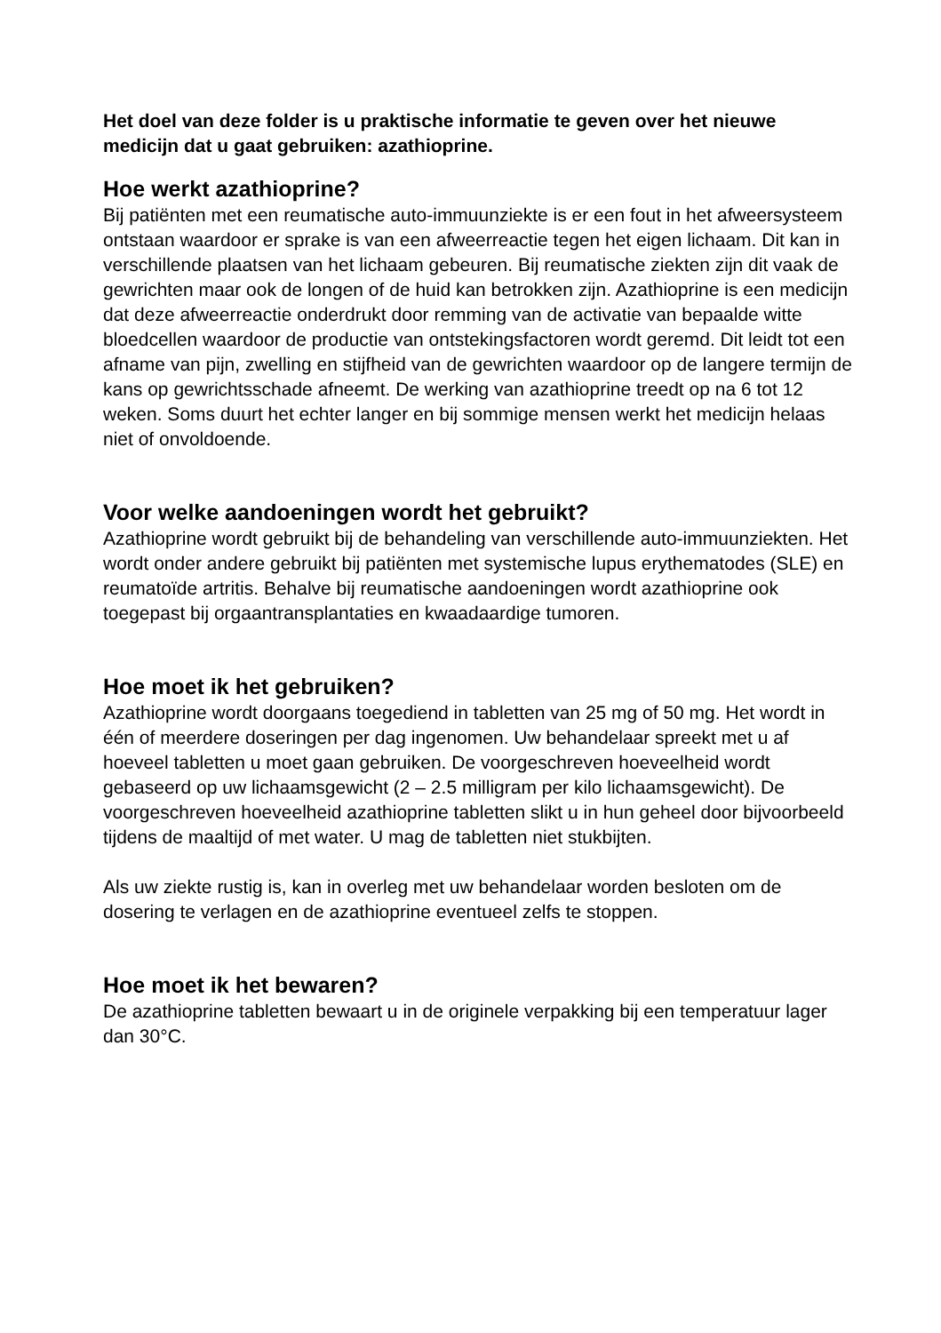Het doel van deze folder is u praktische informatie te geven over het nieuwe medicijn dat u gaat gebruiken: azathioprine.
Hoe werkt azathioprine?
Bij patiënten met een reumatische auto-immuunziekte is er een fout in het afweersysteem ontstaan waardoor er sprake is van een afweerreactie tegen het eigen lichaam. Dit kan in verschillende plaatsen van het lichaam gebeuren. Bij reumatische ziekten zijn dit vaak de gewrichten maar ook de longen of de huid kan betrokken zijn. Azathioprine is een medicijn dat deze afweerreactie onderdrukt door remming van de activatie van bepaalde witte bloedcellen waardoor de productie van ontstekingsfactoren wordt geremd. Dit leidt tot een afname van pijn, zwelling en stijfheid van de gewrichten waardoor op de langere termijn de kans op gewrichtsschade afneemt. De werking van azathioprine treedt op na 6 tot 12 weken. Soms duurt het echter langer en bij sommige mensen werkt het medicijn helaas niet of onvoldoende.
Voor welke aandoeningen wordt het gebruikt?
Azathioprine wordt gebruikt bij de behandeling van verschillende auto-immuunziekten. Het wordt onder andere gebruikt bij patiënten met systemische lupus erythematodes (SLE) en reumatoïde artritis. Behalve bij reumatische aandoeningen wordt azathioprine ook toegepast bij orgaantransplantaties en kwaadaardige tumoren.
Hoe moet ik het gebruiken?
Azathioprine wordt doorgaans toegediend in tabletten van 25 mg of 50 mg. Het wordt in één of meerdere doseringen per dag ingenomen. Uw behandelaar spreekt met u af hoeveel tabletten u moet gaan gebruiken. De voorgeschreven hoeveelheid wordt gebaseerd op uw lichaamsgewicht (2 – 2.5 milligram per kilo lichaamsgewicht). De voorgeschreven hoeveelheid azathioprine tabletten slikt u in hun geheel door bijvoorbeeld tijdens de maaltijd of met water. U mag de tabletten niet stukbijten.
Als uw ziekte rustig is, kan in overleg met uw behandelaar worden besloten om de dosering te verlagen en de azathioprine eventueel zelfs te stoppen.
Hoe moet ik het bewaren?
De azathioprine tabletten bewaart u in de originele verpakking bij een temperatuur lager dan 30°C.